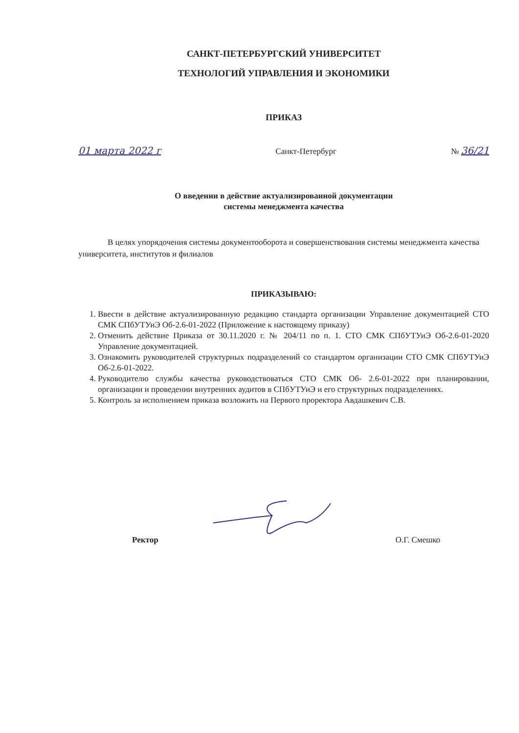САНКТ-ПЕТЕРБУРГСКИЙ УНИВЕРСИТЕТ
ТЕХНОЛОГИЙ УПРАВЛЕНИЯ И ЭКОНОМИКИ
ПРИКАЗ
01 марта 2022 г Санкт-Петербург № 36/21
О введении в действие актуализированной документации
системы менеджмента качества
В целях упорядочения системы документооборота и совершенствования системы менеджмента качества университета, институтов и филиалов
ПРИКАЗЫВАЮ:
1. Ввести в действие актуализированную редакцию стандарта организации Управление документацией СТО СМК СПбУТУиЭ Об-2.6-01-2022 (Приложение к настоящему приказу)
2. Отменить действие Приказа от 30.11.2020 г. № 204/11 по п. 1. СТО СМК СПбУТУиЭ Об-2.6-01-2020 Управление документацией.
3. Ознакомить руководителей структурных подразделений со стандартом организации СТО СМК СПбУТУиЭ Об-2.6-01-2022.
4. Руководителю службы качества руководствоваться СТО СМК Об- 2.6-01-2022 при планировании, организации и проведении внутренних аудитов в СПбУТУиЭ и его структурных подразделениях.
5. Контроль за исполнением приказа возложить на Первого проректора Авдашкевич С.В.
Ректор О.Г. Смешко